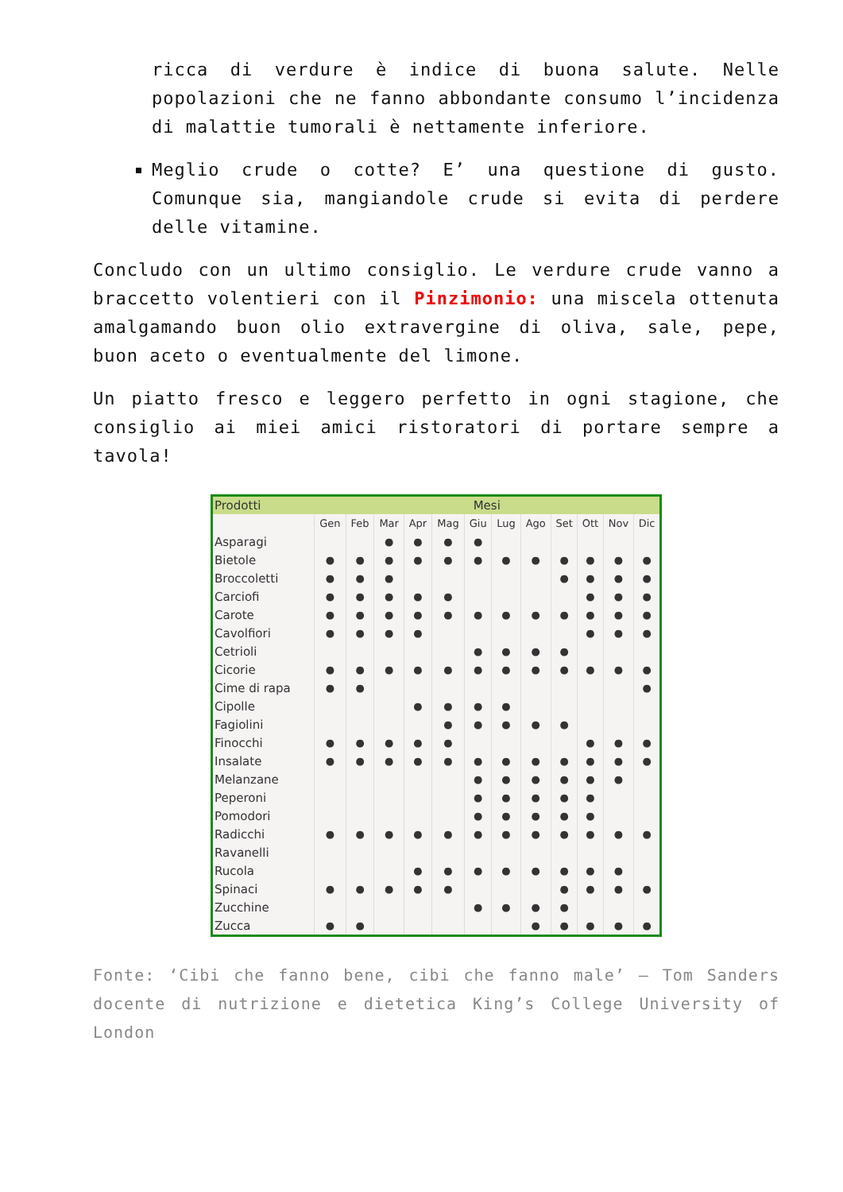ricca di verdure è indice di buona salute. Nelle popolazioni che ne fanno abbondante consumo l’incidenza di malattie tumorali è nettamente inferiore.
Meglio crude o cotte? E’ una questione di gusto. Comunque sia, mangiandole crude si evita di perdere delle vitamine.
Concludo con un ultimo consiglio. Le verdure crude vanno a braccetto volentieri con il Pinzimonio: una miscela ottenuta amalgamando buon olio extravergine di oliva, sale, pepe, buon aceto o eventualmente del limone.
Un piatto fresco e leggero perfetto in ogni stagione, che consiglio ai miei amici ristoratori di portare sempre a tavola!
| Prodotti | Mesi | | | | | | | | | | | |
| --- | --- | --- | --- | --- | --- | --- | --- | --- | --- | --- | --- | --- |
| | Gen | Feb | Mar | Apr | Mag | Giu | Lug | Ago | Set | Ott | Nov | Dic |
| Asparagi | | | ● | ● | ● | ● | | | | | | |
| Bietole | ● | ● | ● | ● | ● | ● | ● | ● | ● | ● | ● | ● |
| Broccoletti | ● | ● | ● | | | | | | ● | ● | ● | ● |
| Carciofi | ● | ● | ● | ● | ● | | | | | ● | ● | ● |
| Carote | ● | ● | ● | ● | ● | ● | ● | ● | ● | ● | ● | ● |
| Cavolfiori | ● | ● | ● | ● | | | | | | ● | ● | ● |
| Cetrioli | | | | | | ● | ● | ● | ● | | | |
| Cicorie | ● | ● | ● | ● | ● | ● | ● | ● | ● | ● | ● | ● |
| Cime di rapa | ● | ● | | | | | | | | | | ● |
| Cipolle | | | | ● | ● | ● | ● | | | | | |
| Fagiolini | | | | | ● | ● | ● | ● | ● | | | |
| Finocchi | ● | ● | ● | ● | ● | | | | | ● | ● | ● |
| Insalate | ● | ● | ● | ● | ● | ● | ● | ● | ● | ● | ● | ● |
| Melanzane | | | | | | ● | ● | ● | ● | ● | ● | |
| Peperoni | | | | | | ● | ● | ● | ● | ● | | |
| Pomodori | | | | | | ● | ● | ● | ● | ● | | |
| Radicchi | ● | ● | ● | ● | ● | ● | ● | ● | ● | ● | ● | ● |
| Ravanelli | | | | | | | | | | | | |
| Rucola | | | | ● | ● | ● | ● | ● | ● | ● | ● | |
| Spinaci | ● | ● | ● | ● | ● | | | | ● | ● | ● | ● |
| Zucchine | | | | | | ● | ● | ● | ● | | | |
| Zucca | ● | ● | | | | | | ● | ● | ● | ● | ● |
Fonte: ‘Cibi che fanno bene, cibi che fanno male’ – Tom Sanders docente di nutrizione e dietetica King’s College University of London